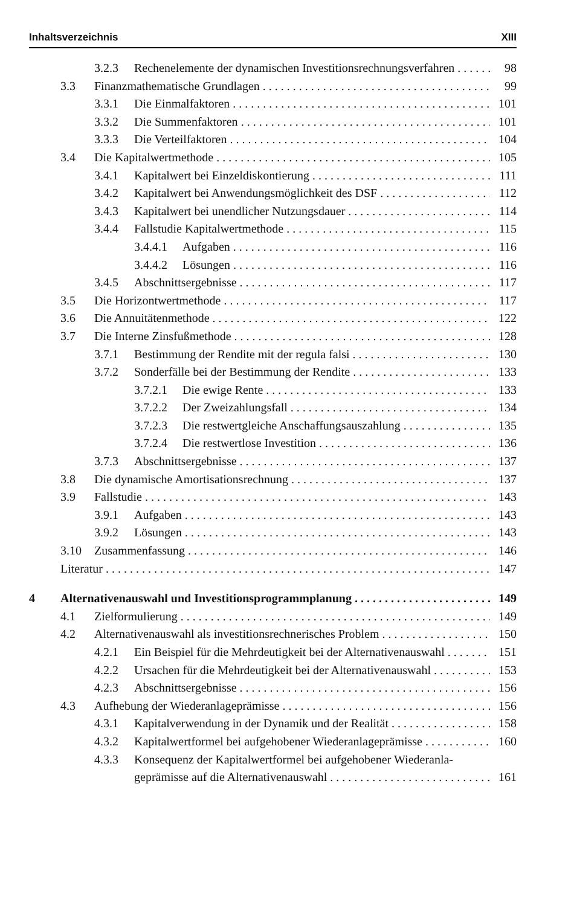Inhaltsverzeichnis XIII
3.2.3 Rechenelemente der dynamischen Investitionsrechnungsverfahren 98
3.3 Finanzmathematische Grundlagen 99
3.3.1 Die Einmalfaktoren 101
3.3.2 Die Summenfaktoren 101
3.3.3 Die Verteilfaktoren 104
3.4 Die Kapitalwertmethode 105
3.4.1 Kapitalwert bei Einzeldiskontierung 111
3.4.2 Kapitalwert bei Anwendungsmöglichkeit des DSF 112
3.4.3 Kapitalwert bei unendlicher Nutzungsdauer 114
3.4.4 Fallstudie Kapitalwertmethode 115
3.4.4.1 Aufgaben 116
3.4.4.2 Lösungen 116
3.4.5 Abschnittsergebnisse 117
3.5 Die Horizontwertmethode 117
3.6 Die Annuitätenmethode 122
3.7 Die Interne Zinsfußmethode 128
3.7.1 Bestimmung der Rendite mit der regula falsi 130
3.7.2 Sonderfälle bei der Bestimmung der Rendite 133
3.7.2.1 Die ewige Rente 133
3.7.2.2 Der Zweizahlungsfall 134
3.7.2.3 Die restwertgleiche Anschaffungsauszahlung 135
3.7.2.4 Die restwertlose Investition 136
3.7.3 Abschnittsergebnisse 137
3.8 Die dynamische Amortisationsrechnung 137
3.9 Fallstudie 143
3.9.1 Aufgaben 143
3.9.2 Lösungen 143
3.10 Zusammenfassung 146
Literatur 147
4 Alternativenauswahl und Investitionsprogrammplanung 149
4.1 Zielformulierung 149
4.2 Alternativenauswahl als investitionsrechnerisches Problem 150
4.2.1 Ein Beispiel für die Mehrdeutigkeit bei der Alternativenauswahl 151
4.2.2 Ursachen für die Mehrdeutigkeit bei der Alternativenauswahl 153
4.2.3 Abschnittsergebnisse 156
4.3 Aufhebung der Wiederanlageprämisse 156
4.3.1 Kapitalverwendung in der Dynamik und der Realität 158
4.3.2 Kapitalwertformel bei aufgehobener Wiederanlageprämisse 160
4.3.3 Konsequenz der Kapitalwertformel bei aufgehobener Wiederanla-
geprämisse auf die Alternativenauswahl 161